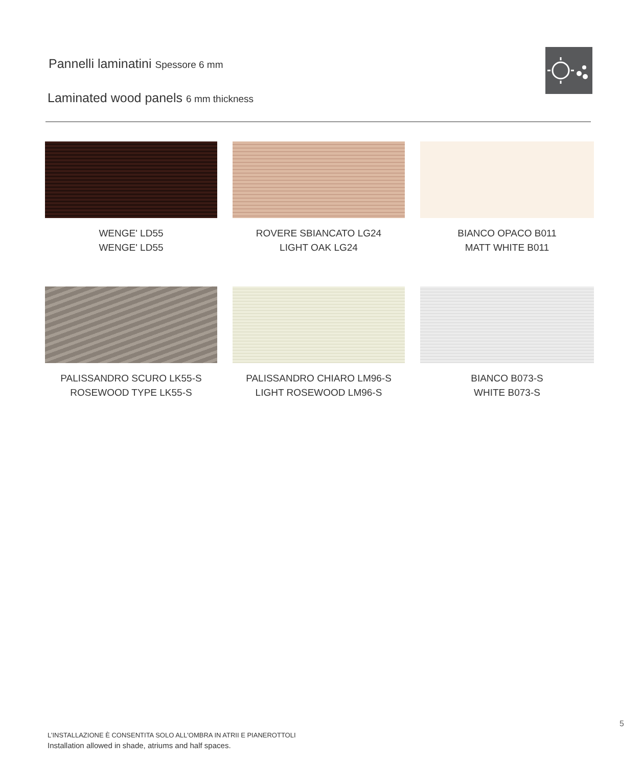Pannelli laminatini Spessore 6 mm
Laminated wood panels 6 mm thickness
WENGE' LD55
WENGE' LD55
ROVERE SBIANCATO LG24
LIGHT OAK LG24
BIANCO OPACO B011
MATT WHITE B011
PALISSANDRO SCURO LK55-S
ROSEWOOD TYPE LK55-S
PALISSANDRO CHIARO LM96-S
LIGHT ROSEWOOD LM96-S
BIANCO B073-S
WHITE B073-S
5
L’INSTALLAZIONE È CONSENTITA SOLO ALL'OMBRA IN ATRII E PIANEROTTOLI
Installation allowed in shade, atriums and half spaces.